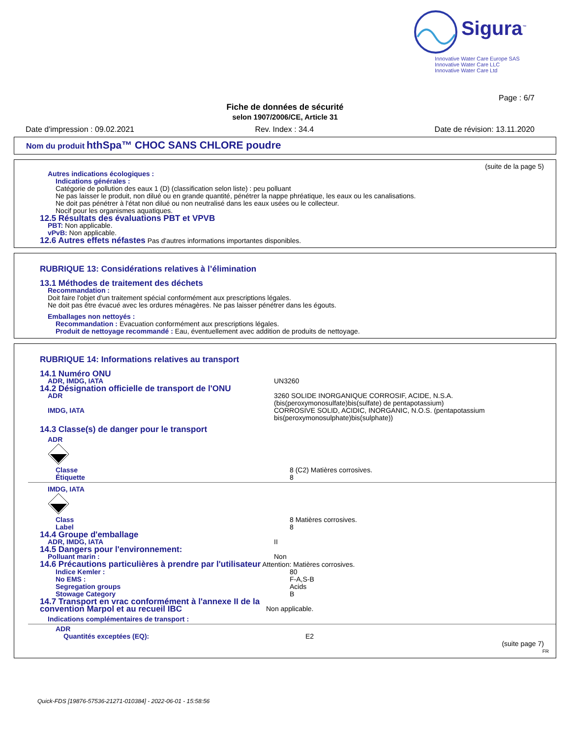Sigura<sup>™</sup>
Innovative Water Care Europe SAS
Innovative Water Care LLC
Innovative Water Care Ltd
Page : 6/7
Fiche de données de sécurité
selon 1907/2006/CE, Article 31
Date d'impression : 09.02.2021 Rev. Index : 34.4 Date de révision: 13.11.2020
Nom du produit hthSpa™ CHOC SANS CHLORE poudre
(suite de la page 5)
Autres indications écologiques :
Indications générales :
Catégorie de pollution des eaux 1 (D) (classification selon liste) : peu polluant
Ne pas laisser le produit, non dilué ou en grande quantité, pénétrer la nappe phréatique, les eaux ou les canalisations.
Ne doit pas pénétrer à l'état non dilué ou non neutralisé dans les eaux usées ou le collecteur.
Nocif pour les organismes aquatiques.
12.5 Résultats des évaluations PBT et VPVB
PBT: Non applicable.
vPvB: Non applicable.
12.6 Autres effets néfastes Pas d'autres informations importantes disponibles.
RUBRIQUE 13: Considérations relatives à l’élimination
13.1 Méthodes de traitement des déchets
Recommandation :
Doit faire l'objet d'un traitement spécial conformément aux prescriptions légales.
Ne doit pas être évacué avec les ordures ménagères. Ne pas laisser pénétrer dans les égouts.
Emballages non nettoyés :
Recommandation : Evacuation conformément aux prescriptions légales.
Produit de nettoyage recommandé : Eau, éventuellement avec addition de produits de nettoyage.
RUBRIQUE 14: Informations relatives au transport
14.1 Numéro ONU
ADR, IMDG, IATA UN3260
14.2 Désignation officielle de transport de l'ONU
ADR 3260 SOLIDE INORGANIQUE CORROSIF, ACIDE, N.S.A. (bis(peroxymonosulfate)bis(sulfate) de pentapotassium)
IMDG, IATA CORROSIVE SOLID, ACIDIC, INORGANIC, N.O.S. (pentapotassium bis(peroxymonosulphate)bis(sulphate))
14.3 Classe(s) de danger pour le transport
ADR
Classe
Étiquette
8 (C2) Matières corrosives.
8
IMDG, IATA
Class
Label
8 Matières corrosives.
8
14.4 Groupe d'emballage
ADR, IMDG, IATA II
14.5 Dangers pour l'environnement:
Polluant marin : Non
14.6 Précautions particulières à prendre par l'utilisateur Attention: Matières corrosives.
Indice Kemler :
No EMS :
Segregation groups
Stowage Category
80
F-A,S-B
Acids
B
14.7 Transport en vrac conformément à l'annexe II de la convention Marpol et au recueil IBC
Non applicable.
Indications complémentaires de transport :
ADR
Quantités exceptées (EQ): E2
(suite page 7)
FR
Quick-FDS [19876-57536-21271-010384] - 2022-06-01 - 15:58:56